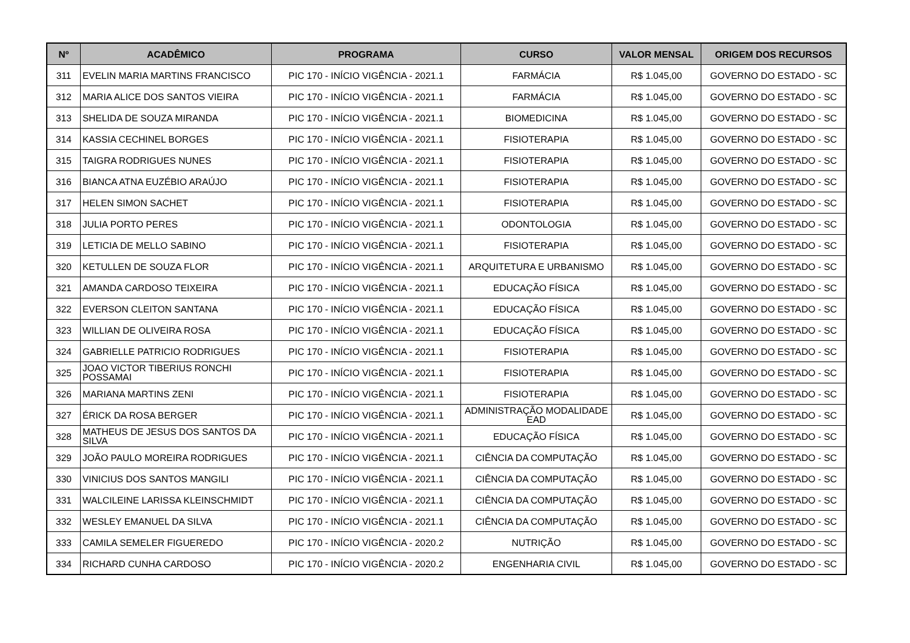| Nº | ACADÊMICO | PROGRAMA | CURSO | VALOR MENSAL | ORIGEM DOS RECURSOS |
| --- | --- | --- | --- | --- | --- |
| 311 | EVELIN MARIA MARTINS FRANCISCO | PIC 170 - INÍCIO VIGÊNCIA - 2021.1 | FARMÁCIA | R$ 1.045,00 | GOVERNO DO ESTADO - SC |
| 312 | MARIA ALICE DOS SANTOS VIEIRA | PIC 170 - INÍCIO VIGÊNCIA - 2021.1 | FARMÁCIA | R$ 1.045,00 | GOVERNO DO ESTADO - SC |
| 313 | SHELIDA DE SOUZA MIRANDA | PIC 170 - INÍCIO VIGÊNCIA - 2021.1 | BIOMEDICINA | R$ 1.045,00 | GOVERNO DO ESTADO - SC |
| 314 | KASSIA CECHINEL BORGES | PIC 170 - INÍCIO VIGÊNCIA - 2021.1 | FISIOTERAPIA | R$ 1.045,00 | GOVERNO DO ESTADO - SC |
| 315 | TAIGRA RODRIGUES NUNES | PIC 170 - INÍCIO VIGÊNCIA - 2021.1 | FISIOTERAPIA | R$ 1.045,00 | GOVERNO DO ESTADO - SC |
| 316 | BIANCA ATNA EUZÉBIO ARAÚJO | PIC 170 - INÍCIO VIGÊNCIA - 2021.1 | FISIOTERAPIA | R$ 1.045,00 | GOVERNO DO ESTADO - SC |
| 317 | HELEN SIMON SACHET | PIC 170 - INÍCIO VIGÊNCIA - 2021.1 | FISIOTERAPIA | R$ 1.045,00 | GOVERNO DO ESTADO - SC |
| 318 | JULIA PORTO PERES | PIC 170 - INÍCIO VIGÊNCIA - 2021.1 | ODONTOLOGIA | R$ 1.045,00 | GOVERNO DO ESTADO - SC |
| 319 | LETICIA DE MELLO SABINO | PIC 170 - INÍCIO VIGÊNCIA - 2021.1 | FISIOTERAPIA | R$ 1.045,00 | GOVERNO DO ESTADO - SC |
| 320 | KETULLEN DE SOUZA FLOR | PIC 170 - INÍCIO VIGÊNCIA - 2021.1 | ARQUITETURA E URBANISMO | R$ 1.045,00 | GOVERNO DO ESTADO - SC |
| 321 | AMANDA CARDOSO TEIXEIRA | PIC 170 - INÍCIO VIGÊNCIA - 2021.1 | EDUCAÇÃO FÍSICA | R$ 1.045,00 | GOVERNO DO ESTADO - SC |
| 322 | EVERSON CLEITON SANTANA | PIC 170 - INÍCIO VIGÊNCIA - 2021.1 | EDUCAÇÃO FÍSICA | R$ 1.045,00 | GOVERNO DO ESTADO - SC |
| 323 | WILLIAN DE OLIVEIRA ROSA | PIC 170 - INÍCIO VIGÊNCIA - 2021.1 | EDUCAÇÃO FÍSICA | R$ 1.045,00 | GOVERNO DO ESTADO - SC |
| 324 | GABRIELLE PATRICIO RODRIGUES | PIC 170 - INÍCIO VIGÊNCIA - 2021.1 | FISIOTERAPIA | R$ 1.045,00 | GOVERNO DO ESTADO - SC |
| 325 | JOAO VICTOR TIBERIUS RONCHI POSSAMAI | PIC 170 - INÍCIO VIGÊNCIA - 2021.1 | FISIOTERAPIA | R$ 1.045,00 | GOVERNO DO ESTADO - SC |
| 326 | MARIANA MARTINS ZENI | PIC 170 - INÍCIO VIGÊNCIA - 2021.1 | FISIOTERAPIA | R$ 1.045,00 | GOVERNO DO ESTADO - SC |
| 327 | ÉRICK DA ROSA BERGER | PIC 170 - INÍCIO VIGÊNCIA - 2021.1 | ADMINISTRAÇÃO MODALIDADE EAD | R$ 1.045,00 | GOVERNO DO ESTADO - SC |
| 328 | MATHEUS DE JESUS DOS SANTOS DA SILVA | PIC 170 - INÍCIO VIGÊNCIA - 2021.1 | EDUCAÇÃO FÍSICA | R$ 1.045,00 | GOVERNO DO ESTADO - SC |
| 329 | JOÃO PAULO MOREIRA RODRIGUES | PIC 170 - INÍCIO VIGÊNCIA - 2021.1 | CIÊNCIA DA COMPUTAÇÃO | R$ 1.045,00 | GOVERNO DO ESTADO - SC |
| 330 | VINICIUS DOS SANTOS MANGILI | PIC 170 - INÍCIO VIGÊNCIA - 2021.1 | CIÊNCIA DA COMPUTAÇÃO | R$ 1.045,00 | GOVERNO DO ESTADO - SC |
| 331 | WALCILEINE LARISSA KLEINSCHMIDT | PIC 170 - INÍCIO VIGÊNCIA - 2021.1 | CIÊNCIA DA COMPUTAÇÃO | R$ 1.045,00 | GOVERNO DO ESTADO - SC |
| 332 | WESLEY EMANUEL DA SILVA | PIC 170 - INÍCIO VIGÊNCIA - 2021.1 | CIÊNCIA DA COMPUTAÇÃO | R$ 1.045,00 | GOVERNO DO ESTADO - SC |
| 333 | CAMILA SEMELER FIGUEREDO | PIC 170 - INÍCIO VIGÊNCIA - 2020.2 | NUTRIÇÃO | R$ 1.045,00 | GOVERNO DO ESTADO - SC |
| 334 | RICHARD CUNHA CARDOSO | PIC 170 - INÍCIO VIGÊNCIA - 2020.2 | ENGENHARIA CIVIL | R$ 1.045,00 | GOVERNO DO ESTADO - SC |